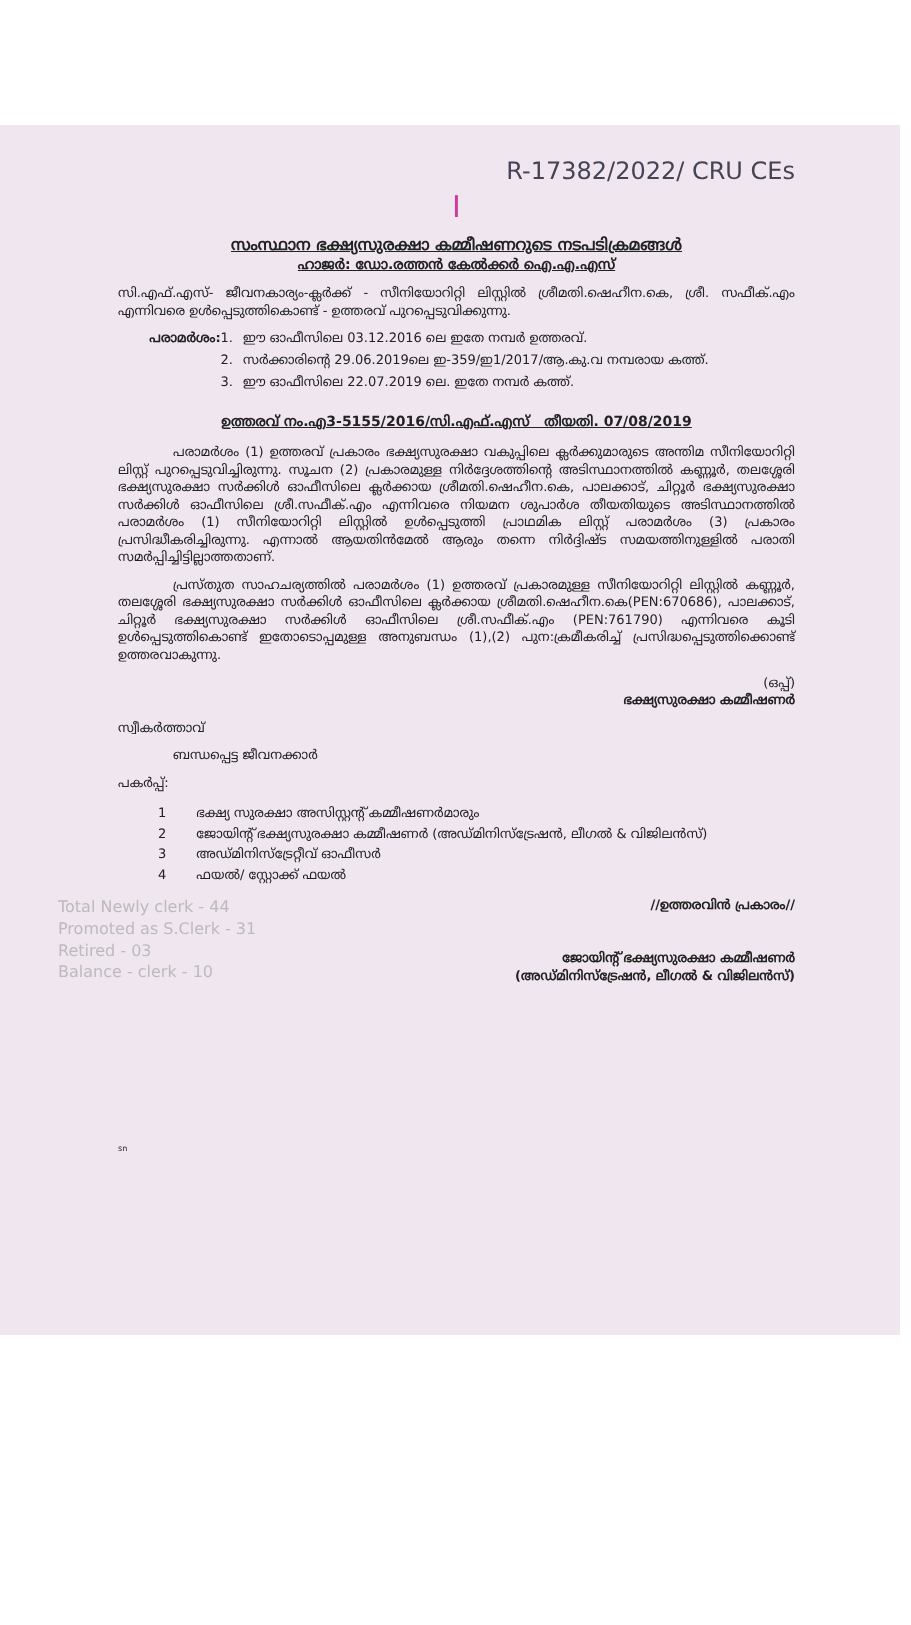R-17382/2022/ CRU CEs
I
സംസ്ഥാന ഭക്ഷ്യസുരക്ഷാ കമ്മീഷണറുടെ നടപടിക്രമങ്ങൾ
ഹാജർ: ഡോ.രത്തൻ കേൽക്കർ ഐ.എ.എസ്
സി.എഫ്.എസ്- ജീവനകാര്യം-ക്ലർക്ക് - സീനിയോറിറ്റി ലിസ്റ്റിൽ ശ്രീമതി.ഷെഹീന.കെ, ശ്രീ. സഫീക്.എം എന്നിവരെ ഉൾപ്പെടുത്തികൊണ്ട് - ഉത്തരവ് പുറപ്പെടുവിക്കുന്നു.
പരാമർശം: 1. ഈ ഓഫീസിലെ 03.12.2016 ലെ ഇതേ നമ്പർ ഉത്തരവ്.
2. സർക്കാരിന്റെ 29.06.2019ലെ ഇ-359/ഇ1/2017/ആ.കു.വ നമ്പരായ കത്ത്.
3. ഈ ഓഫീസിലെ 22.07.2019 ലെ. ഇതേ നമ്പർ കത്ത്.
ഉത്തരവ് നം.എ3-5155/2016/സി.എഫ്.എസ് തീയതി. 07/08/2019
പരാമർശം (1) ഉത്തരവ് പ്രകാരം ഭക്ഷ്യസുരക്ഷാ വകുപ്പിലെ ക്ലർക്കുമാരുടെ അന്തിമ സീനിയോറിറ്റി ലിസ്റ്റ് പുറപ്പെടുവിച്ചിരുന്നു. സൂചന (2) പ്രകാരമുള്ള നിർദ്ദേശത്തിന്റെ അടിസ്ഥാനത്തിൽ കണ്ണൂർ, തലശ്ശേരി ഭക്ഷ്യസുരക്ഷാ സർക്കിൾ ഓഫീസിലെ ക്ലർക്കായ ശ്രീമതി.ഷെഹീന.കെ, പാലക്കാട്, ചിറ്റൂർ ഭക്ഷ്യസുരക്ഷാ സർക്കിൾ ഓഫീസിലെ ശ്രീ.സഫീക്.എം എന്നിവരെ നിയമന ശുപാർശ തീയതിയുടെ അടിസ്ഥാനത്തിൽ പരാമർശം (1) സീനിയോറിറ്റി ലിസ്റ്റിൽ ഉൾപ്പെടുത്തി പ്രാഥമിക ലിസ്റ്റ് പരാമർശം (3) പ്രകാരം പ്രസിദ്ധീകരിച്ചിരുന്നു. എന്നാൽ ആയതിൻമേൽ ആരും തന്നെ നിർദ്ദിഷ്ട സമയത്തിനുള്ളിൽ പരാതി സമർപ്പിച്ചിട്ടില്ലാത്തതാണ്.
പ്രസ്തുത സാഹചര്യത്തിൽ പരാമർശം (1) ഉത്തരവ് പ്രകാരമുള്ള സീനിയോറിറ്റി ലിസ്റ്റിൽ കണ്ണൂർ, തലശ്ശേരി ഭക്ഷ്യസുരക്ഷാ സർക്കിൾ ഓഫീസിലെ ക്ലർക്കായ ശ്രീമതി.ഷെഹീന.കെ(PEN:670686), പാലക്കാട്, ചിറ്റൂർ ഭക്ഷ്യസുരക്ഷാ സർക്കിൾ ഓഫീസിലെ ശ്രീ.സഫീക്.എം (PEN:761790) എന്നിവരെ കൂടി ഉൾപ്പെടുത്തികൊണ്ട് ഇതോടൊപ്പമുള്ള അനുബന്ധം (1),(2) പുന:ക്രമീകരിച്ച് പ്രസിദ്ധപ്പെടുത്തിക്കൊണ്ട് ഉത്തരവാകുന്നു.
(ഒപ്പ്)
ഭക്ഷ്യസുരക്ഷാ കമ്മീഷണർ
സ്വീകർത്താവ്
ബന്ധപ്പെട്ട ജീവനക്കാർ
പകർപ്പ്:
1 ഭക്ഷ്യ സുരക്ഷാ അസിസ്റ്റന്റ് കമ്മീഷണർമാരും
2 ജോയിന്റ് ഭക്ഷ്യസുരക്ഷാ കമ്മീഷണർ (അഡ്മിനിസ്ട്രേഷൻ, ലീഗൽ & വിജിലൻസ്)
3 അഡ്മിനിസ്ട്രേറ്റീവ് ഓഫീസർ
4 ഫയൽ/ സ്റ്റോക്ക് ഫയൽ
Total Newly clerk - 44
Promoted as S.Clerk - 31
Retired - 03
Balance - clerk - 10
//ഉത്തരവിൻ പ്രകാരം//
ജോയിന്റ് ഭക്ഷ്യസുരക്ഷാ കമ്മീഷണർ
(അഡ്മിനിസ്ട്രേഷൻ, ലീഗൽ & വിജിലൻസ്)
sn